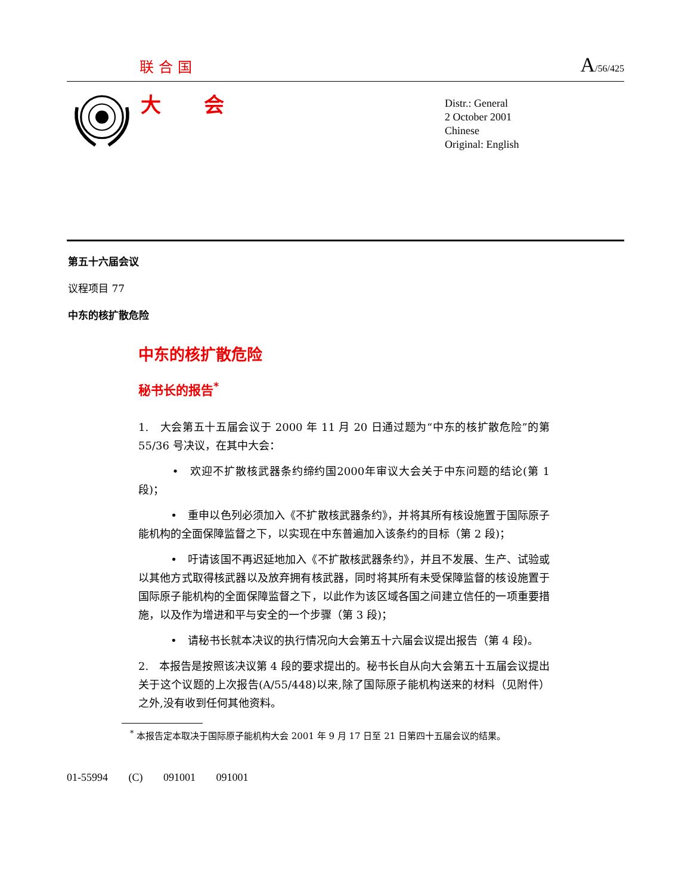联合国 A/56/425
大 会
Distr.: General
2 October 2001
Chinese
Original: English
第五十六届会议
议程项目 77
中东的核扩散危险
中东的核扩散危险
秘书长的报告<sup>*</sup>
1.　大会第五十五届会议于 2000 年 11 月 20 日通过题为“中东的核扩散危险”的第 55/36 号决议，在其中大会：
　　　•　欢迎不扩散核武器条约缔约国2000年审议大会关于中东问题的结论(第 1 段)；
　　　•　重申以色列必须加入《不扩散核武器条约》，并将其所有核设施置于国际原子能机构的全面保障监督之下，以实现在中东普遍加入该条约的目标（第 2 段)；
　　　•　吁请该国不再迟延地加入《不扩散核武器条约》，并且不发展、生产、试验或以其他方式取得核武器以及放弃拥有核武器，同时将其所有未受保障监督的核设施置于国际原子能机构的全面保障监督之下，以此作为该区域各国之间建立信任的一项重要措施，以及作为增进和平与安全的一个步骤（第 3 段)；
　　　•　请秘书长就本决议的执行情况向大会第五十六届会议提出报告（第 4 段)。
2.　本报告是按照该决议第 4 段的要求提出的。秘书长自从向大会第五十五届会议提出关于这个议题的上次报告(A/55/448)以来,除了国际原子能机构送来的材料（见附件）之外,没有收到任何其他资料。
<sup>*</sup> 本报告定本取决于国际原子能机构大会 2001 年 9 月 17 日至 21 日第四十五届会议的结果。
01-55994 (C) 091001 091001